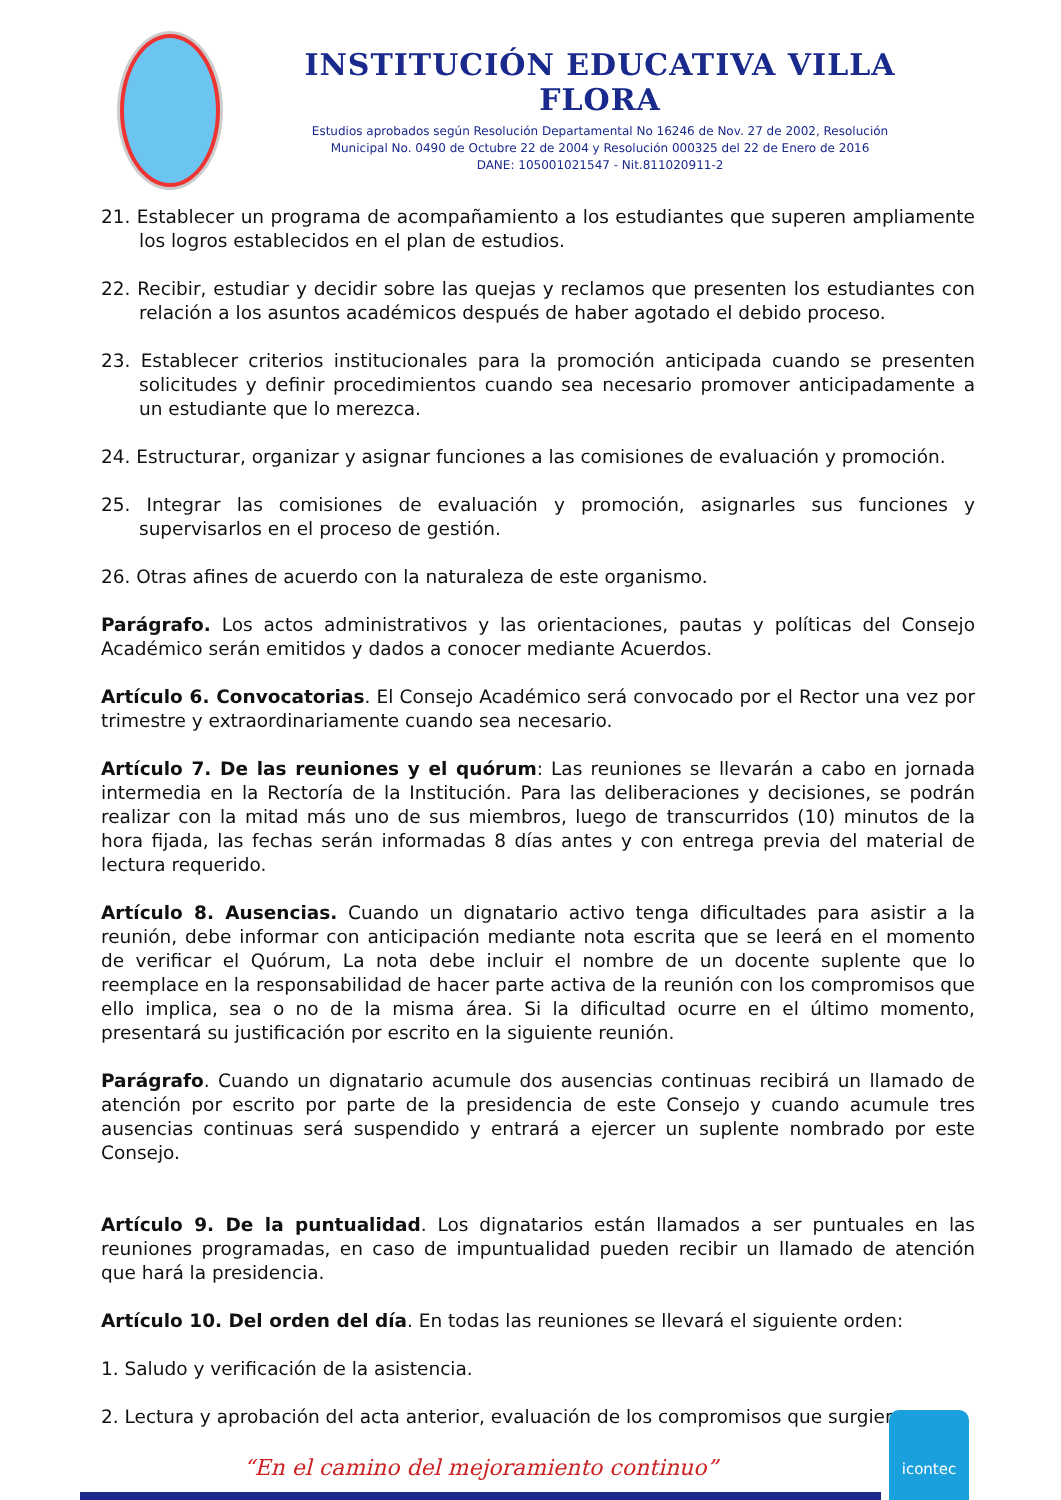INSTITUCIÓN EDUCATIVA VILLA FLORA
Estudios aprobados según Resolución Departamental No 16246 de Nov. 27 de 2002, Resolución
Municipal No. 0490 de Octubre 22 de 2004 y Resolución 000325 del 22 de Enero de 2016
DANE: 105001021547 - Nit.811020911-2
21. Establecer un programa de acompañamiento a los estudiantes que superen ampliamente los logros establecidos en el plan de estudios.
22. Recibir, estudiar y decidir sobre las quejas y reclamos que presenten los estudiantes con relación a los asuntos académicos después de haber agotado el debido proceso.
23. Establecer criterios institucionales para la promoción anticipada cuando se presenten solicitudes y definir procedimientos cuando sea necesario promover anticipadamente a un estudiante que lo merezca.
24. Estructurar, organizar y asignar funciones a las comisiones de evaluación y promoción.
25. Integrar las comisiones de evaluación y promoción, asignarles sus funciones y supervisarlos en el proceso de gestión.
26. Otras afines de acuerdo con la naturaleza de este organismo.
Parágrafo. Los actos administrativos y las orientaciones, pautas y políticas del Consejo Académico serán emitidos y dados a conocer mediante Acuerdos.
Artículo 6. Convocatorias. El Consejo Académico será convocado por el Rector una vez por trimestre y extraordinariamente cuando sea necesario.
Artículo 7. De las reuniones y el quórum: Las reuniones se llevarán a cabo en jornada intermedia en la Rectoría de la Institución. Para las deliberaciones y decisiones, se podrán realizar con la mitad más uno de sus miembros, luego de transcurridos (10) minutos de la hora fijada, las fechas serán informadas 8 días antes y con entrega previa del material de lectura requerido.
Artículo 8. Ausencias. Cuando un dignatario activo tenga dificultades para asistir a la reunión, debe informar con anticipación mediante nota escrita que se leerá en el momento de verificar el Quórum, La nota debe incluir el nombre de un docente suplente que lo reemplace en la responsabilidad de hacer parte activa de la reunión con los compromisos que ello implica, sea o no de la misma área. Si la dificultad ocurre en el último momento, presentará su justificación por escrito en la siguiente reunión.
Parágrafo. Cuando un dignatario acumule dos ausencias continuas recibirá un llamado de atención por escrito por parte de la presidencia de este Consejo y cuando acumule tres ausencias continuas será suspendido y entrará a ejercer un suplente nombrado por este Consejo.
Artículo 9. De la puntualidad. Los dignatarios están llamados a ser puntuales en las reuniones programadas, en caso de impuntualidad pueden recibir un llamado de atención que hará la presidencia.
Artículo 10. Del orden del día. En todas las reuniones se llevará el siguiente orden:
1. Saludo y verificación de la asistencia.
2. Lectura y aprobación del acta anterior, evaluación de los compromisos que surgieron
“En el camino del mejoramiento continuo”
icontec